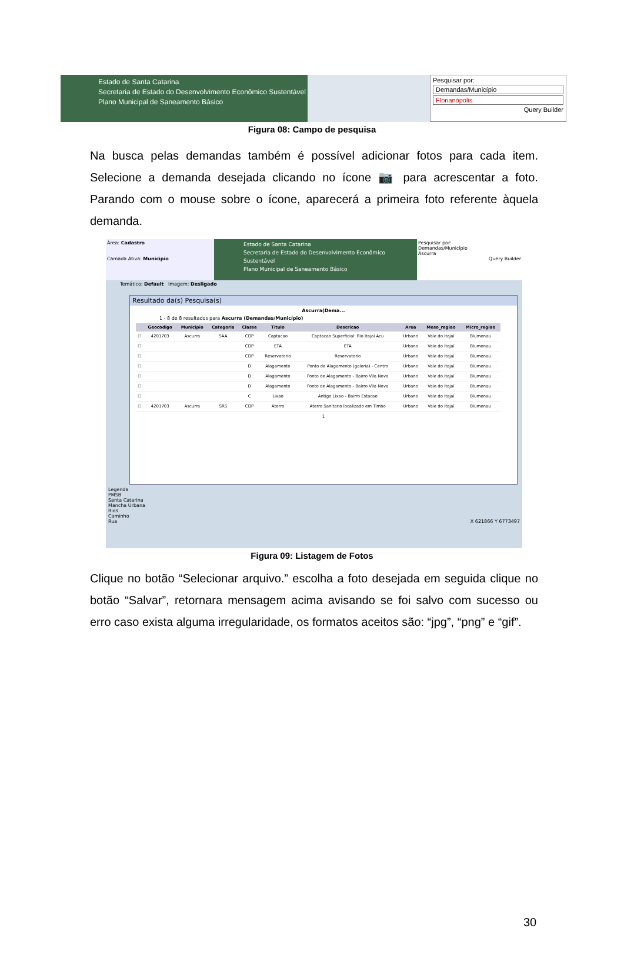Estado de Santa Catarina
Secretaria de Estado do Desenvolvimento Econômico Sustentável
Plano Municipal de Saneamento Básico
Pesquisar por:
Demandas/Município
Florianópolis
Query Builder
Figura 08: Campo de pesquisa
Na busca pelas demandas também é possível adicionar fotos para cada item. Selecione a demanda desejada clicando no ícone 📷 para acrescentar a foto. Parando com o mouse sobre o ícone, aparecerá a primeira foto referente àquela demanda.
Área: Cadastro
Camada Ativa: Municipio
Estado de Santa Catarina
Secretaria de Estado do Desenvolvimento Econômico Sustentável
Plano Municipal de Saneamento Básico
Pesquisar por:
Demandas/Município
Ascurra
Query Builder
Temático: Default Imagem: Desligado
Resultado da(s) Pesquisa(s)
Ascurra(Dema...
1 - 8 de 8 resultados para Ascurra (Demandas/Município)
| | Geocodigo | Municipio | Categoria | Classe | Titulo | Descricao | Area | Meso_regiao | Micro_regiao |
| --- | --- | --- | --- | --- | --- | --- | --- | --- | --- |
| ☐ | 4201703 | Ascurra | SAA | CDP | Captacao | Captacao Superficial: Rio Itajai Acu | Urbano | Vale do Itajaí | Blumenau |
| ☐ | | | | CDP | ETA | ETA | Urbano | Vale do Itajaí | Blumenau |
| ☐ | | | | CDP | Reservatorio | Reservatorio | Urbano | Vale do Itajaí | Blumenau |
| ☐ | | | | D | Alagamento | Ponto de Alagamento (galeria) - Centro | Urbano | Vale do Itajaí | Blumenau |
| ☐ | | | | D | Alagamento | Ponto de Alagamento - Bairro Vila Nova | Urbano | Vale do Itajaí | Blumenau |
| ☐ | | | | D | Alagamento | Ponto de Alagamento - Bairro Vila Nova | Urbano | Vale do Itajaí | Blumenau |
| ☐ | | | | C | Lixao | Antigo Lixao - Bairro Estacao | Urbano | Vale do Itajaí | Blumenau |
| ☐ | 4201703 | Ascurra | SRS | CDP | Aterro | Aterro Sanitario localizado em Timbo | Urbano | Vale do Itajaí | Blumenau |
1
Legenda
PMSB
Santa Catarina
Mancha Urbana
Rios
Caminho
Rua X 621866 Y 6773497
Figura 09: Listagem de Fotos
Clique no botão “Selecionar arquivo.” escolha a foto desejada em seguida clique no botão “Salvar”, retornara mensagem acima avisando se foi salvo com sucesso ou erro caso exista alguma irregularidade, os formatos aceitos são: “jpg”, “png” e “gif”.
30